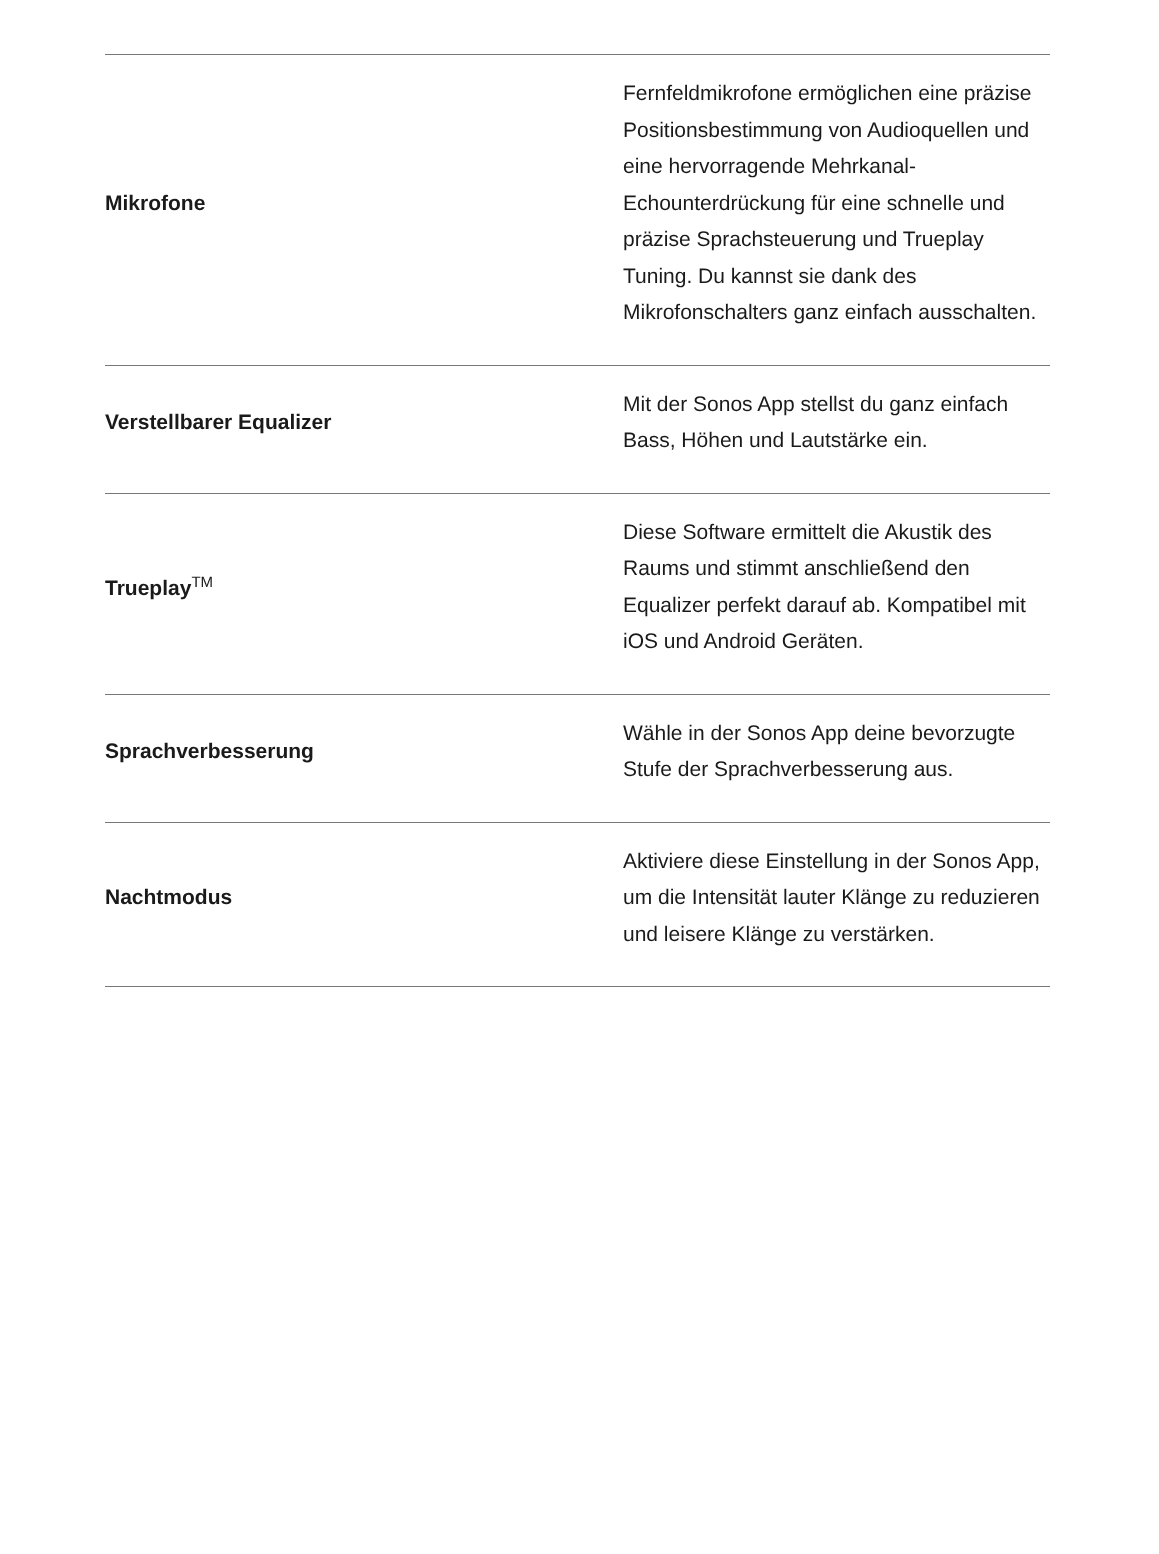| Mikrofone | Fernfeldmikrofone ermöglichen eine präzise Positionsbestimmung von Audioquellen und eine hervorragende Mehrkanal-Echounterdrückung für eine schnelle und präzise Sprachsteuerung und Trueplay Tuning. Du kannst sie dank des Mikrofonschalters ganz einfach ausschalten. |
| Verstellbarer Equalizer | Mit der Sonos App stellst du ganz einfach Bass, Höhen und Lautstärke ein. |
| Trueplay<sup>TM</sup> | Diese Software ermittelt die Akustik des Raums und stimmt anschließend den Equalizer perfekt darauf ab. Kompatibel mit iOS und Android Geräten. |
| Sprachverbesserung | Wähle in der Sonos App deine bevorzugte Stufe der Sprachverbesserung aus. |
| Nachtmodus | Aktiviere diese Einstellung in der Sonos App, um die Intensität lauter Klänge zu reduzieren und leisere Klänge zu verstärken. |